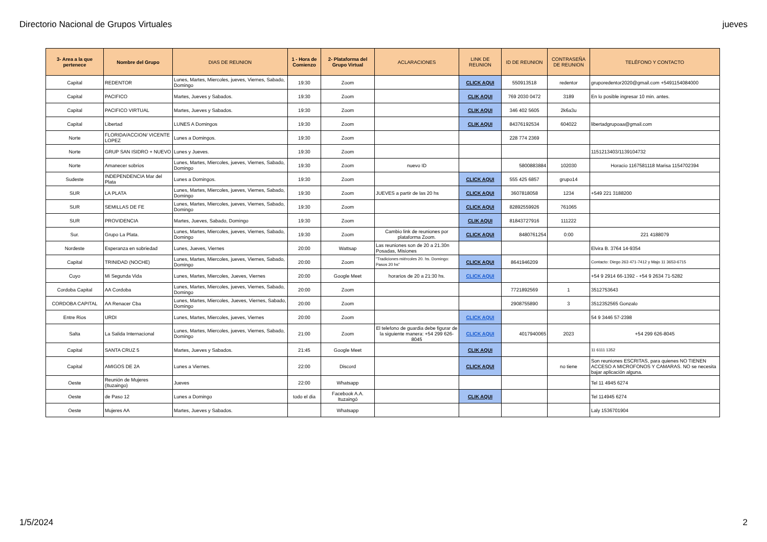Directorio Nacional de Grupos Virtuales jueves
| 3- Area a la que pertenece | Nombre del Grupo | DIAS DE REUNION | 1 - Hora de Comienzo | 2- Plataforma del Grupo Virtual | ACLARACIONES | LINK DE REUNION | ID DE REUNION | CONTRASEÑA DE REUNION | TELÉFONO Y CONTACTO |
| --- | --- | --- | --- | --- | --- | --- | --- | --- | --- |
| Capital | REDENTOR | Lunes, Martes, Miercoles, jueves, Viernes, Sabado, Domingo | 19:30 | Zoom | | CLICK AQUI | 550913518 | redentor | gruporedentor2020@gmail.com +5491154084000 |
| Capital | PACIFICO | Martes, Jueves y Sabados. | 19:30 | Zoom | | CLIK AQUI | 769 2030 0472 | 3189 | En lo posible ingresar 10 min. antes. |
| Capital | PACIFICO VIRTUAL | Martes, Jueves y Sabados. | 19:30 | Zoom | | CLIK AQUI | 346 402 5605 | 2k6a3u | |
| Capital | Libertad | LUNES A Domingos | 19:30 | Zoom | | CLIK AQUI | 84376192534 | 604022 | libertadgrupoaa@gmail.com |
| Norte | FLORIDA/ACCION/ VICENTE LOPEZ | Lunes a Domingos. | 19:30 | Zoom | | | 228 774 2369 | | |
| Norte | GRUP SAN ISIDRO + NUEVO | Lunes y Jueves. | 19:30 | Zoom | | | | | 1151213403/1139104732 |
| Norte | Amanecer sobrios | Lunes, Martes, Miercoles, jueves, Viernes, Sabado, Domingo | 19:30 | Zoom | nuevo ID | | 5800883884 | 102030 | Horacio 1167581118 Marisa 1154702394 |
| Sudeste | INDEPENDENCIA Mar del Plata | Lunes a Domingos. | 19:30 | Zoom | | CLICK AQUI | 555 425 6857 | grupo14 | |
| SUR | LA PLATA | Lunes, Martes, Miercoles, jueves, Viernes, Sabado, Domingo | 19:30 | Zoom | JUEVES a partir de las 20 hs | CLICK AQUI | 3607818058 | 1234 | +549 221 3188200 |
| SUR | SEMILLAS DE FE | Lunes, Martes, Miercoles, jueves, Viernes, Sabado, Domingo | 19:30 | Zoom | | CLICK AQUI | 82892559926 | 761065 | |
| SUR | PROVIDENCIA | Martes, Jueves, Sabado, Domingo | 19:30 | Zoom | | CLIK AQUI | 81843727916 | 111222 | |
| Sur. | Grupo La Plata. | Lunes, Martes, Miercoles, jueves, Viernes, Sabado, Domingo | 19:30 | Zoom | Cambio link de reuniones por plataforma Zoom. | CLICK AQUI | 8480761254 | 0:00 | 221 4188079 |
| Nordeste | Esperanza en sobriedad | Lunes, Jueves, Viernes | 20:00 | Wattsap | Las reuniones son de 20 a 21.30n Posadas, Misiones | | | | Elvira B. 3764 14-9354 |
| Capital | TRINIDAD (NOCHE) | Lunes, Martes, Miercoles, jueves, Viernes, Sabado, Domingo | 20:00 | Zoom | "Tradiciones miércoles 20. hs. Domingo: Pasos 20 hs" | CLICK AQUI | 8641946209 | | Contacto: Diego 263 471-7412 y Majo 11 3653-6715 |
| Cuyo | Mi Segunda Vida | Lunes, Martes, Miercoles, Jueves, Viernes | 20:00 | Google Meet | horarios de 20 a 21:30 hs. | CLICK AQUI | | | +54 9 2914 66-1392 - +54 9 2634 71-5282 |
| Cordoba Capital | AA Cordoba | Lunes, Martes, Miercoles, jueves, Viernes, Sabado, Domingo | 20:00 | Zoom | | | 7721892569 | 1 | 3512753643 |
| CORDOBA CAPITAL | AA Renacer Cba | Lunes, Martes, Miercoles, Jueves, Viernes, Sabado, Domingo | 20:00 | Zoom | | | 2908755890 | 3 | 3512352565 Gonzalo |
| Entre Rios | URDI | Lunes, Martes, Miercoles, jueves, Viernes | 20:00 | Zoom | | CLICK AQUI | | | 54 9 3446 57-2398 |
| Salta | La Salida Internacional | Lunes, Martes, Miercoles, jueves, Viernes, Sabado, Domingo | 21:00 | Zoom | El telefono de guardia debe figurar de la siguiente manera: +54 299 626-8045 | CLICK AQUI | 4017940065 | 2023 | +54 299 626-8045 |
| Capital | SANTA CRUZ 5 | Martes, Jueves y Sabados. | 21:45 | Google Meet | | CLIK AQUI | | | 11 6111 1352 |
| Capital | AMIGOS DE 2A | Lunes a Viernes. | 22:00 | Discord | | CLICK AQUI | | no tiene | Son reuniones ESCRITAS, para quienes NO TIENEN ACCESO A MICROFONOS Y CAMARAS. NO se necesita bajar aplicación alguna. |
| Oeste | Reunión de Mujeres (Ituzaingo) | Jueves | 22:00 | Whatsapp | | | | | Tel 11 4945 6274 |
| Oeste | de Paso 12 | Lunes a Domingo | todo el dia | Facebook A.A. Ituzaingó | | CLIK AQUI | | | Tel 114945 6274 |
| Oeste | Mujeres AA | Martes, Jueves y Sabados. | | Whatsapp | | | | | Laly 1536701904 |
1/5/2024 2